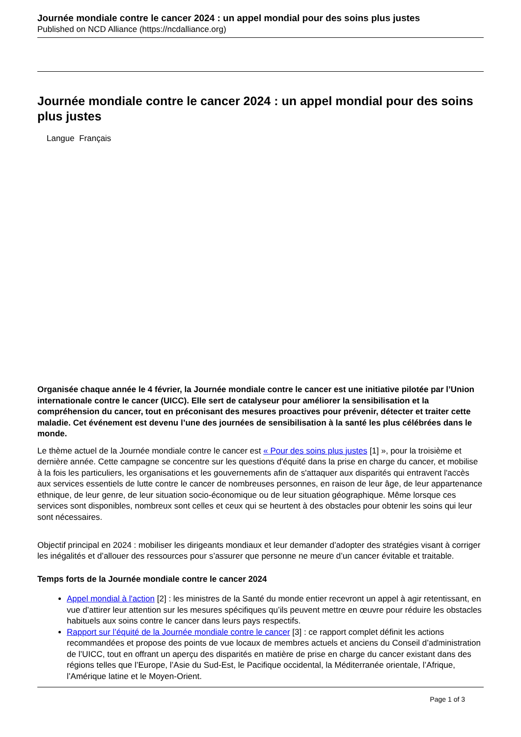Journée mondiale contre le cancer 2024 : un appel mondial pour des soins plus justes
Published on NCD Alliance (https://ncdalliance.org)
Journée mondiale contre le cancer 2024 : un appel mondial pour des soins plus justes
Langue Français
Organisée chaque année le 4 février, la Journée mondiale contre le cancer est une initiative pilotée par l’Union internationale contre le cancer (UICC). Elle sert de catalyseur pour améliorer la sensibilisation et la compréhension du cancer, tout en préconisant des mesures proactives pour prévenir, détecter et traiter cette maladie. Cet événement est devenu l’une des journées de sensibilisation à la santé les plus célébrées dans le monde.
Le thème actuel de la Journée mondiale contre le cancer est « Pour des soins plus justes [1] », pour la troisième et dernière année. Cette campagne se concentre sur les questions d'équité dans la prise en charge du cancer, et mobilise à la fois les particuliers, les organisations et les gouvernements afin de s'attaquer aux disparités qui entravent l'accès aux services essentiels de lutte contre le cancer de nombreuses personnes, en raison de leur âge, de leur appartenance ethnique, de leur genre, de leur situation socio-économique ou de leur situation géographique. Même lorsque ces services sont disponibles, nombreux sont celles et ceux qui se heurtent à des obstacles pour obtenir les soins qui leur sont nécessaires.
Objectif principal en 2024 : mobiliser les dirigeants mondiaux et leur demander d’adopter des stratégies visant à corriger les inégalités et d’allouer des ressources pour s’assurer que personne ne meure d’un cancer évitable et traitable.
Temps forts de la Journée mondiale contre le cancer 2024
Appel mondial à l'action [2] : les ministres de la Santé du monde entier recevront un appel à agir retentissant, en vue d’attirer leur attention sur les mesures spécifiques qu’ils peuvent mettre en œuvre pour réduire les obstacles habituels aux soins contre le cancer dans leurs pays respectifs.
Rapport sur l’équité de la Journée mondiale contre le cancer [3] : ce rapport complet définit les actions recommandées et propose des points de vue locaux de membres actuels et anciens du Conseil d’administration de l’UICC, tout en offrant un aperçu des disparités en matière de prise en charge du cancer existant dans des régions telles que l’Europe, l’Asie du Sud-Est, le Pacifique occidental, la Méditerranée orientale, l’Afrique, l’Amérique latine et le Moyen-Orient.
Page 1 of 3